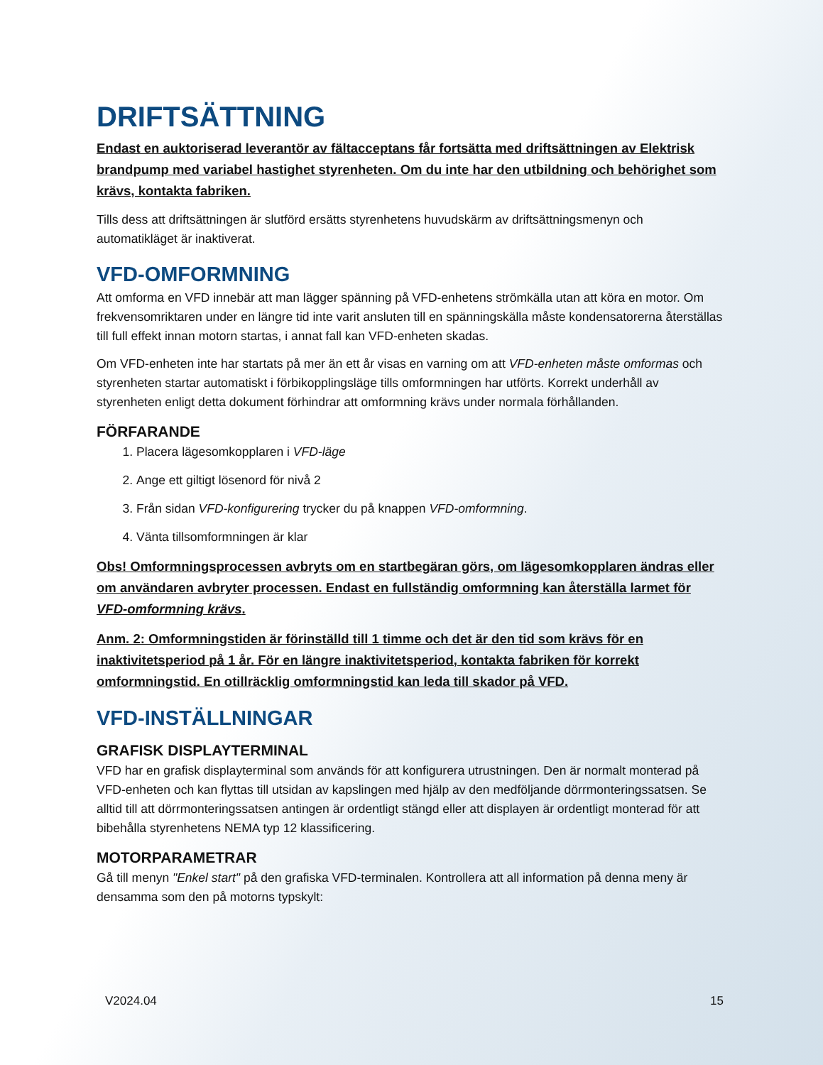DRIFTSÄTTNING
Endast en auktoriserad leverantör av fältacceptans får fortsätta med driftsättningen av Elektrisk brandpump med variabel hastighet styrenheten. Om du inte har den utbildning och behörighet som krävs, kontakta fabriken.
Tills dess att driftsättningen är slutförd ersätts styrenhetens huvudskärm av driftsättningsmenyn och automatikläget är inaktiverat.
VFD-OMFORMNING
Att omforma en VFD innebär att man lägger spänning på VFD-enhetens strömkälla utan att köra en motor. Om frekvensomriktaren under en längre tid inte varit ansluten till en spänningskälla måste kondensatorerna återställas till full effekt innan motorn startas, i annat fall kan VFD-enheten skadas.
Om VFD-enheten inte har startats på mer än ett år visas en varning om att VFD-enheten måste omformas och styrenheten startar automatiskt i förbikopplingsläge tills omformningen har utförts. Korrekt underhåll av styrenheten enligt detta dokument förhindrar att omformning krävs under normala förhållanden.
FÖRFARANDE
1. Placera lägesomkopplaren i VFD-läge
2. Ange ett giltigt lösenord för nivå 2
3. Från sidan VFD-konfigurering trycker du på knappen VFD-omformning.
4. Vänta tillsomformningen är klar
Obs! Omformningsprocessen avbryts om en startbegäran görs, om lägesomkopplaren ändras eller om användaren avbryter processen. Endast en fullständig omformning kan återställa larmet för VFD-omformning krävs.
Anm. 2: Omformningstiden är förinställd till 1 timme och det är den tid som krävs för en inaktivitetsperiod på 1 år. För en längre inaktivitetsperiod, kontakta fabriken för korrekt omformningstid. En otillräcklig omformningstid kan leda till skador på VFD.
VFD-INSTÄLLNINGAR
GRAFISK DISPLAYTERMINAL
VFD har en grafisk displayterminal som används för att konfigurera utrustningen. Den är normalt monterad på VFD-enheten och kan flyttas till utsidan av kapslingen med hjälp av den medföljande dörrmonteringssatsen. Se alltid till att dörrmonteringssatsen antingen är ordentligt stängd eller att displayen är ordentligt monterad för att bibehålla styrenhetens NEMA typ 12 klassificering.
MOTORPARAMETRAR
Gå till menyn "Enkel start" på den grafiska VFD-terminalen. Kontrollera att all information på denna meny är densamma som den på motorns typskylt:
V2024.04 15